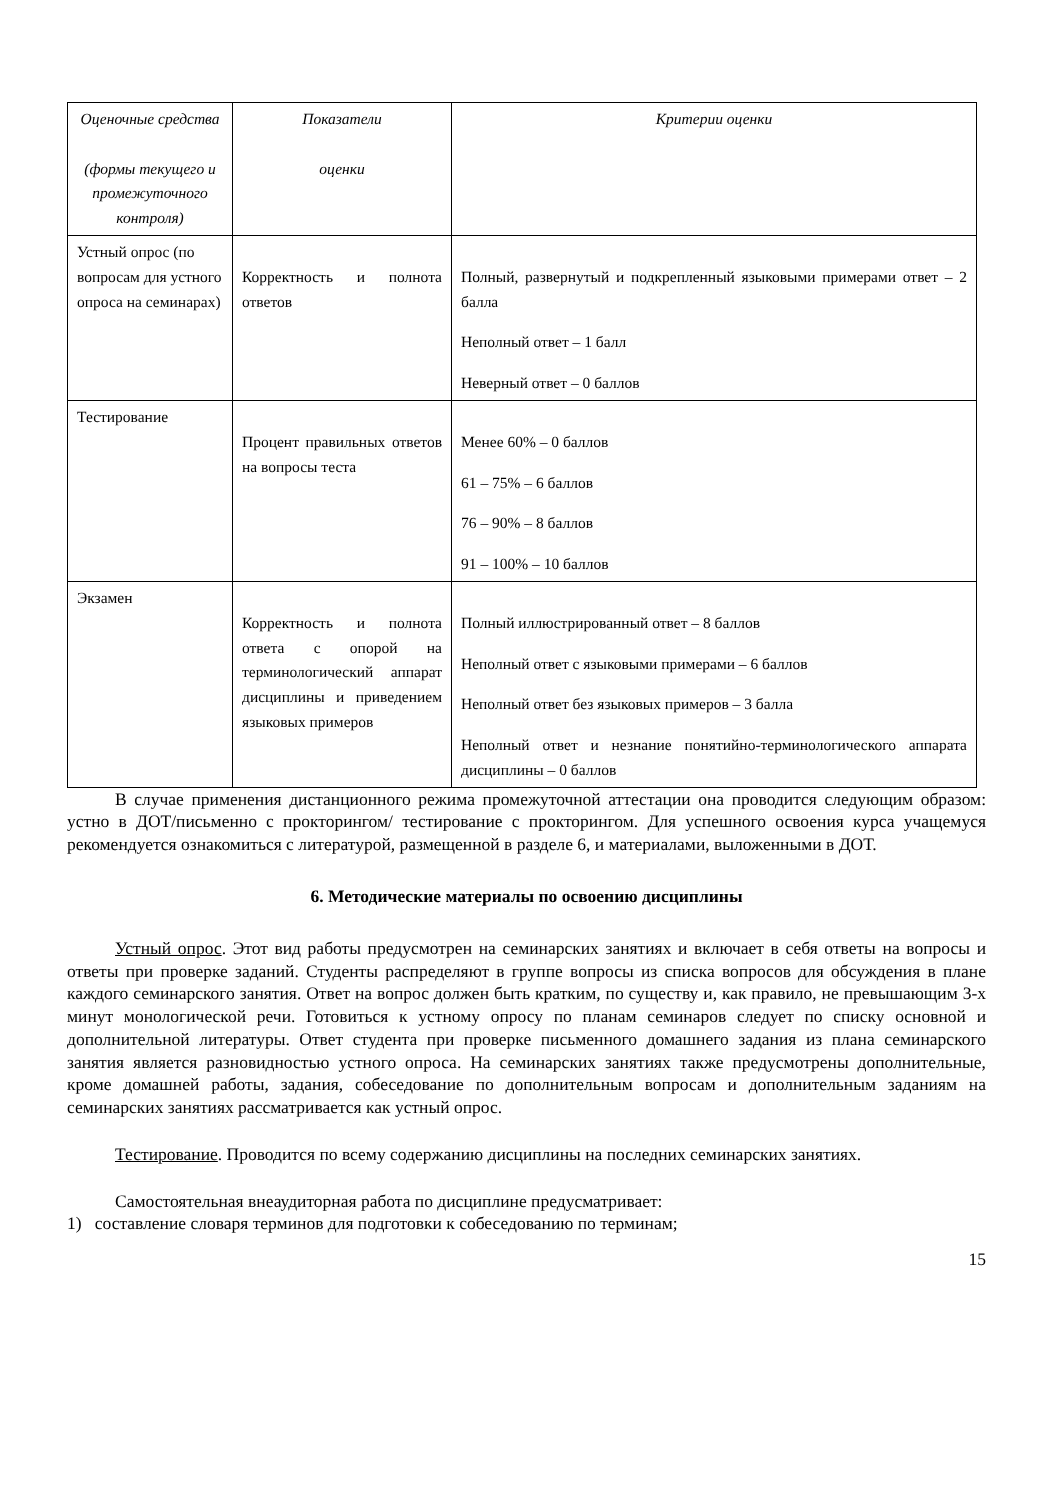| Оценочные средства (формы текущего и промежуточного контроля) | Показатели оценки | Критерии оценки |
| --- | --- | --- |
| Устный опрос (по вопросам для устного опроса на семинарах) | Корректность и полнота ответов | Полный, развернутый и подкрепленный языковыми примерами ответ – 2 балла Неполный ответ – 1 балл Неверный ответ – 0 баллов |
| Тестирование | Процент правильных ответов на вопросы теста | Менее 60% – 0 баллов 61 – 75% – 6 баллов 76 – 90% – 8 баллов 91 – 100% – 10 баллов |
| Экзамен | Корректность и полнота ответа с опорой на терминологический аппарат дисциплины и приведением языковых примеров | Полный иллюстрированный ответ – 8 баллов Неполный ответ с языковыми примерами – 6 баллов Неполный ответ без языковых примеров – 3 балла Неполный ответ и незнание понятийно-терминологического аппарата дисциплины – 0 баллов |
В случае применения дистанционного режима промежуточной аттестации она проводится следующим образом: устно в ДОТ/письменно с прокторингом/ тестирование с прокторингом. Для успешного освоения курса учащемуся рекомендуется ознакомиться с литературой, размещенной в разделе 6, и материалами, выложенными в ДОТ.
6. Методические материалы по освоению дисциплины
Устный опрос. Этот вид работы предусмотрен на семинарских занятиях и включает в себя ответы на вопросы и ответы при проверке заданий. Студенты распределяют в группе вопросы из списка вопросов для обсуждения в плане каждого семинарского занятия. Ответ на вопрос должен быть кратким, по существу и, как правило, не превышающим 3-х минут монологической речи. Готовиться к устному опросу по планам семинаров следует по списку основной и дополнительной литературы. Ответ студента при проверке письменного домашнего задания из плана семинарского занятия является разновидностью устного опроса. На семинарских занятиях также предусмотрены дополнительные, кроме домашней работы, задания, собеседование по дополнительным вопросам и дополнительным заданиям на семинарских занятиях рассматривается как устный опрос.
Тестирование. Проводится по всему содержанию дисциплины на последних семинарских занятиях.
Самостоятельная внеаудиторная работа по дисциплине предусматривает:
1) составление словаря терминов для подготовки к собеседованию по терминам;
15